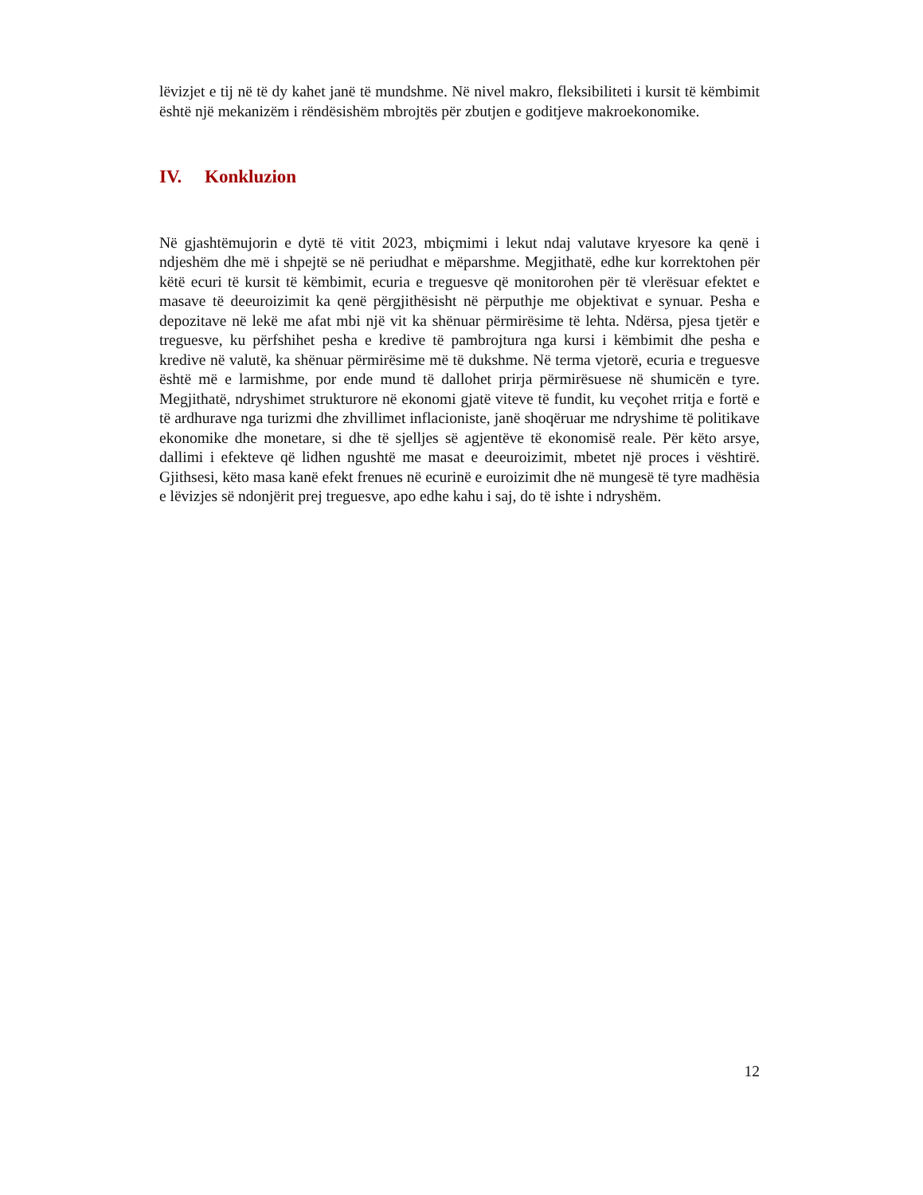lëvizjet e tij në të dy kahet janë të mundshme. Në nivel makro, fleksibiliteti i kursit të këmbimit është një mekanizëm i rëndësishëm mbrojtës për zbutjen e goditjeve makroekonomike.
IV. Konkluzion
Në gjashtëmujorin e dytë të vitit 2023, mbiçmimi i lekut ndaj valutave kryesore ka qenë i ndjeshëm dhe më i shpejtë se në periudhat e mëparshme. Megjithatë, edhe kur korrektohen për këtë ecuri të kursit të këmbimit, ecuria e treguesve që monitorohen për të vlerësuar efektet e masave të deeuroizimit ka qenë përgjithësisht në përputhje me objektivat e synuar. Pesha e depozitave në lekë me afat mbi një vit ka shënuar përmirësime të lehta. Ndërsa, pjesa tjetër e treguesve, ku përfshihet pesha e kredive të pambrojtura nga kursi i këmbimit dhe pesha e kredive në valutë, ka shënuar përmirësime më të dukshme. Në terma vjetorë, ecuria e treguesve është më e larmishme, por ende mund të dallohet prirja përmirësuese në shumicën e tyre. Megjithatë, ndryshimet strukturore në ekonomi gjatë viteve të fundit, ku veçohet rritja e fortë e të ardhurave nga turizmi dhe zhvillimet inflacioniste, janë shoqëruar me ndryshime të politikave ekonomike dhe monetare, si dhe të sjelljes së agjentëve të ekonomisë reale. Për këto arsye, dallimi i efekteve që lidhen ngushtë me masat e deeuroizimit, mbetet një proces i vështirë. Gjithsesi, këto masa kanë efekt frenues në ecurinë e euroizimit dhe në mungesë të tyre madhësia e lëvizjes së ndonjërit prej treguesve, apo edhe kahu i saj, do të ishte i ndryshëm.
12